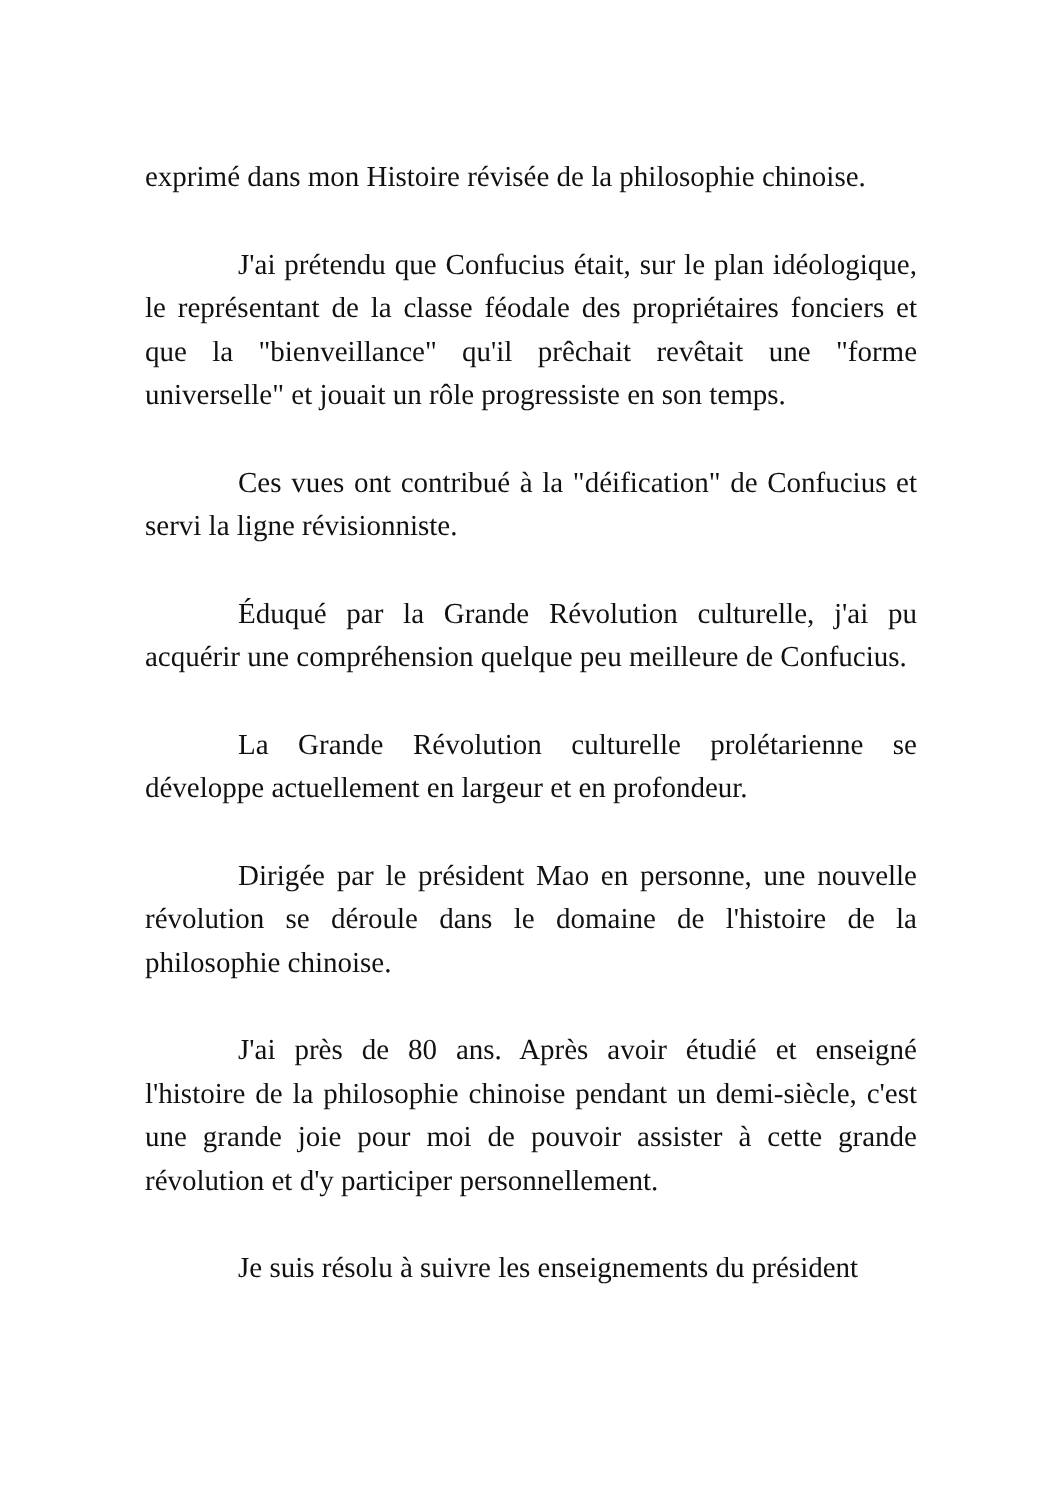exprimé dans mon Histoire révisée de la philosophie chinoise.
J'ai prétendu que Confucius était, sur le plan idéologique, le représentant de la classe féodale des propriétaires fonciers et que la "bienveillance" qu'il prêchait revêtait une "forme universelle" et jouait un rôle progressiste en son temps.
Ces vues ont contribué à la "déification" de Confucius et servi la ligne révisionniste.
Éduqué par la Grande Révolution culturelle, j'ai pu acquérir une compréhension quelque peu meilleure de Confucius.
La Grande Révolution culturelle prolétarienne se développe actuellement en largeur et en profondeur.
Dirigée par le président Mao en personne, une nouvelle révolution se déroule dans le domaine de l'histoire de la philosophie chinoise.
J'ai près de 80 ans. Après avoir étudié et enseigné l'histoire de la philosophie chinoise pendant un demi-siècle, c'est une grande joie pour moi de pouvoir assister à cette grande révolution et d'y participer personnellement.
Je suis résolu à suivre les enseignements du président